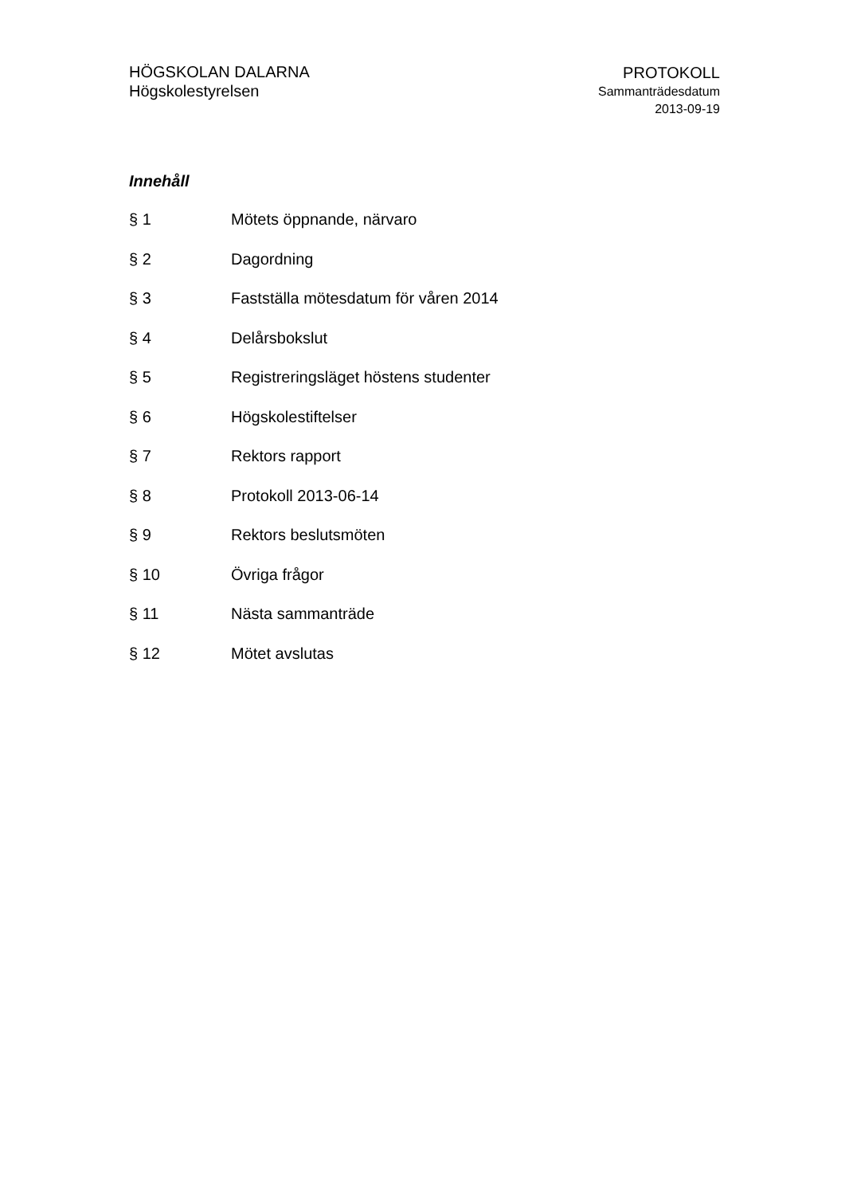HÖGSKOLAN DALARNA
Högskolestyrelsen
PROTOKOLL
Sammanträdesdatum
2013-09-19
Innehåll
§ 1 Mötets öppnande, närvaro
§ 2 Dagordning
§ 3 Fastställa mötesdatum för våren 2014
§ 4 Delårsbokslut
§ 5 Registreringsläget höstens studenter
§ 6 Högskolestiftelser
§ 7 Rektors rapport
§ 8 Protokoll 2013-06-14
§ 9 Rektors beslutsmöten
§ 10 Övriga frågor
§ 11 Nästa sammanträde
§ 12 Mötet avslutas